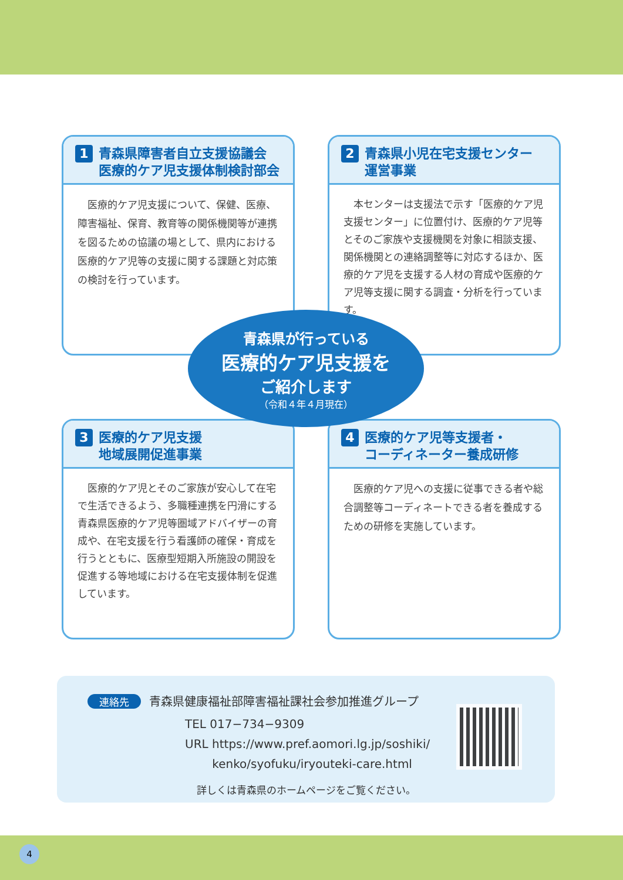1 青森県障害者自立支援協議会
医療的ケア児支援体制検討部会
　医療的ケア児支援について、保健、医療、障害福祉、保育、教育等の関係機関等が連携を図るための協議の場として、県内における医療的ケア児等の支援に関する課題と対応策の検討を行っています。
2 青森県小児在宅支援センター
運営事業
　本センターは支援法で示す「医療的ケア児支援センター」に位置付け、医療的ケア児等とそのご家族や支援機関を対象に相談支援、関係機関との連絡調整等に対応するほか、医療的ケア児を支援する人材の育成や医療的ケア児等支援に関する調査・分析を行っています。
3 医療的ケア児支援
地域展開促進事業
　医療的ケア児とそのご家族が安心して在宅で生活できるよう、多職種連携を円滑にする青森県医療的ケア児等圏域アドバイザーの育成や、在宅支援を行う看護師の確保・育成を行うとともに、医療型短期入所施設の開設を促進する等地域における在宅支援体制を促進しています。
4 医療的ケア児等支援者・
コーディネーター養成研修
　医療的ケア児への支援に従事できる者や総合調整等コーディネートできる者を養成するための研修を実施しています。
青森県が行っている
医療的ケア児支援を
ご紹介します
（令和４年４月現在）
連絡先 青森県健康福祉部障害福祉課社会参加推進グループ
TEL 017−734−9309
URL https://www.pref.aomori.lg.jp/soshiki/
　　 kenko/syofuku/iryouteki-care.html
詳しくは青森県のホームページをご覧ください。
4